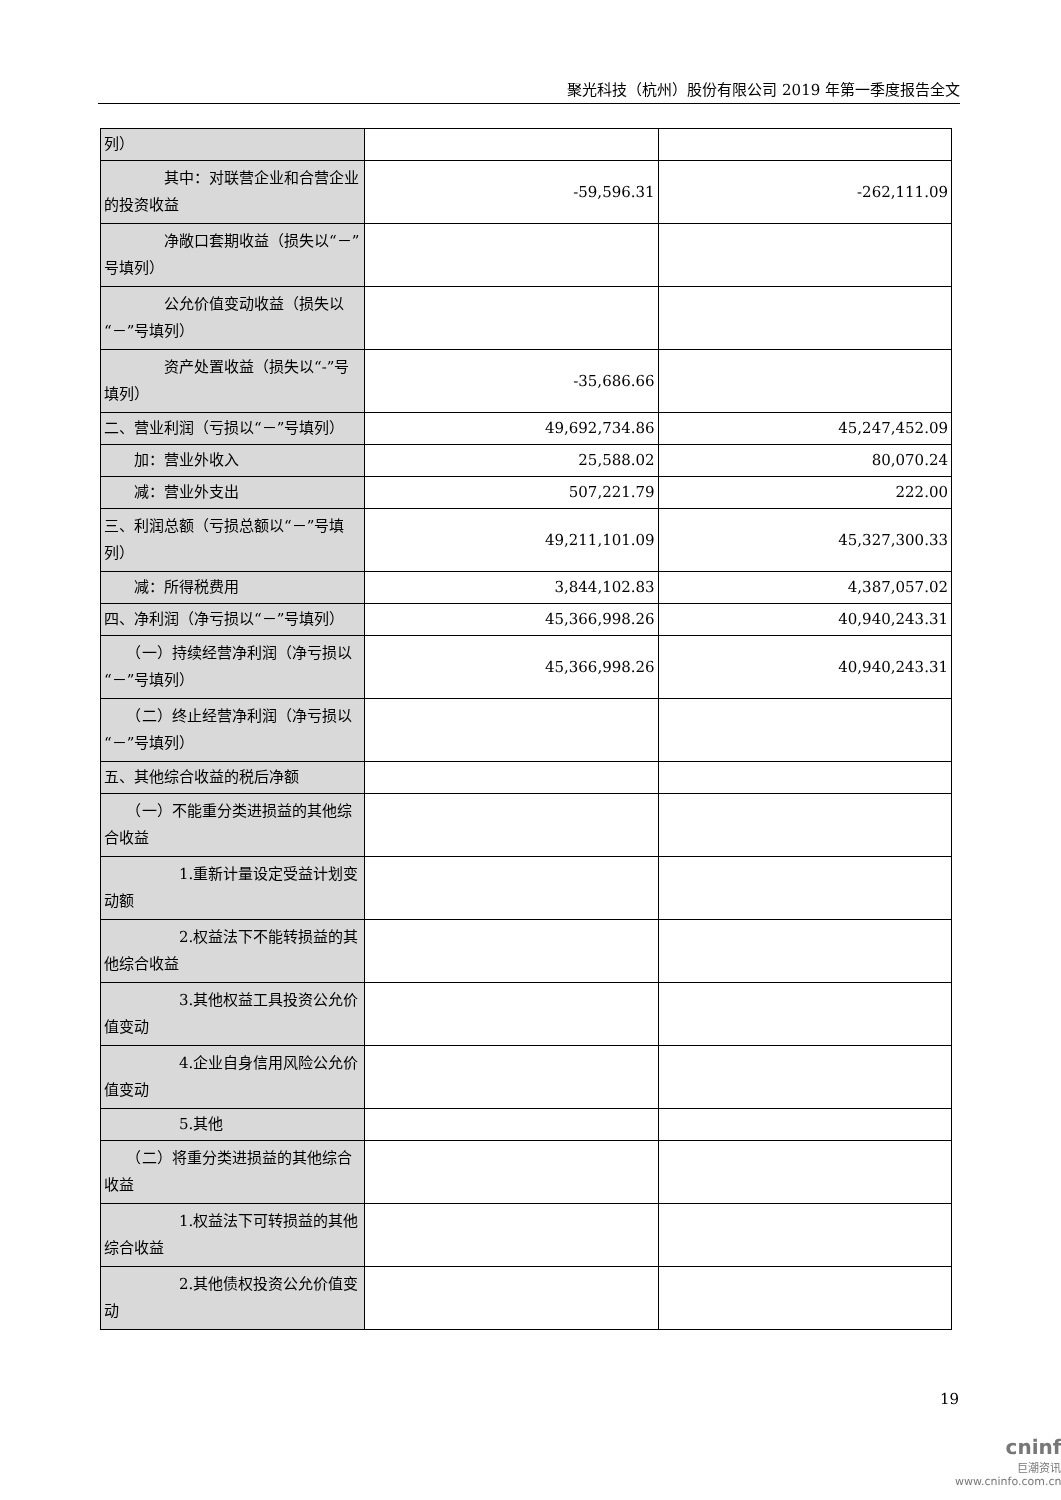聚光科技（杭州）股份有限公司 2019 年第一季度报告全文
| 列） | | |
| 其中：对联营企业和合营企业的投资收益 | -59,596.31 | -262,111.09 |
| 净敞口套期收益（损失以“－”号填列） | | |
| 公允价值变动收益（损失以“－”号填列） | | |
| 资产处置收益（损失以“-”号填列） | -35,686.66 | |
| 二、营业利润（亏损以“－”号填列） | 49,692,734.86 | 45,247,452.09 |
| 加：营业外收入 | 25,588.02 | 80,070.24 |
| 减：营业外支出 | 507,221.79 | 222.00 |
| 三、利润总额（亏损总额以“－”号填列） | 49,211,101.09 | 45,327,300.33 |
| 减：所得税费用 | 3,844,102.83 | 4,387,057.02 |
| 四、净利润（净亏损以“－”号填列） | 45,366,998.26 | 40,940,243.31 |
| （一）持续经营净利润（净亏损以“－”号填列） | 45,366,998.26 | 40,940,243.31 |
| （二）终止经营净利润（净亏损以“－”号填列） | | |
| 五、其他综合收益的税后净额 | | |
| （一）不能重分类进损益的其他综合收益 | | |
| 1.重新计量设定受益计划变动额 | | |
| 2.权益法下不能转损益的其他综合收益 | | |
| 3.其他权益工具投资公允价值变动 | | |
| 4.企业自身信用风险公允价值变动 | | |
| 5.其他 | | |
| （二）将重分类进损益的其他综合收益 | | |
| 1.权益法下可转损益的其他综合收益 | | |
| 2.其他债权投资公允价值变动 | | |
19
cninf
巨潮资讯
www.cninfo.com.cn